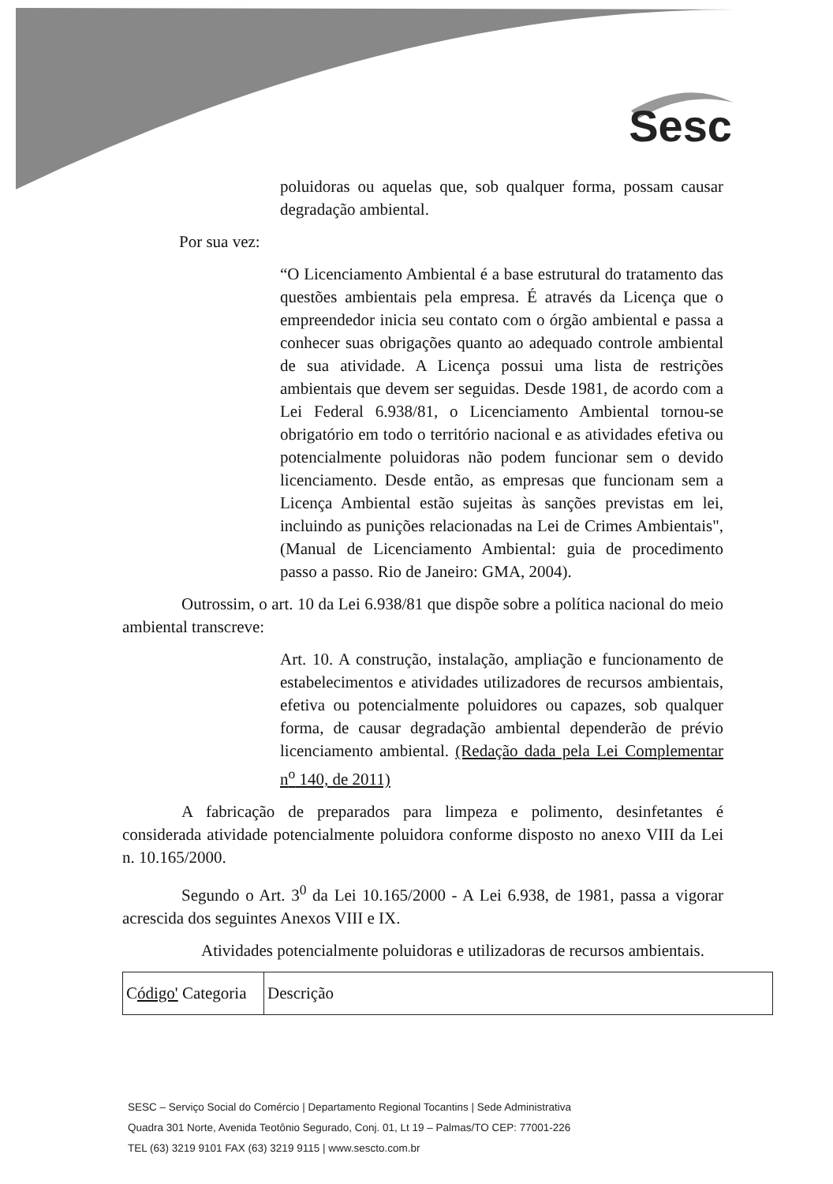Sesc
poluidoras ou aquelas que, sob qualquer forma, possam causar degradação ambiental.
Por sua vez:
“O Licenciamento Ambiental é a base estrutural do tratamento das questões ambientais pela empresa. É através da Licença que o empreendedor inicia seu contato com o órgão ambiental e passa a conhecer suas obrigações quanto ao adequado controle ambiental de sua atividade. A Licença possui uma lista de restrições ambientais que devem ser seguidas. Desde 1981, de acordo com a Lei Federal 6.938/81, o Licenciamento Ambiental tornou-se obrigatório em todo o território nacional e as atividades efetiva ou potencialmente poluidoras não podem funcionar sem o devido licenciamento. Desde então, as empresas que funcionam sem a Licença Ambiental estão sujeitas às sanções previstas em lei, incluindo as punições relacionadas na Lei de Crimes Ambientais", (Manual de Licenciamento Ambiental: guia de procedimento passo a passo. Rio de Janeiro: GMA, 2004).
Outrossim, o art. 10 da Lei 6.938/81 que dispõe sobre a política nacional do meio ambiental transcreve:
Art. 10. A construção, instalação, ampliação e funcionamento de estabelecimentos e atividades utilizadores de recursos ambientais, efetiva ou potencialmente poluidores ou capazes, sob qualquer forma, de causar degradação ambiental dependerão de prévio licenciamento ambiental. (Redação dada pela Lei Complementar n<sup>o</sup> 140, de 2011)
A fabricação de preparados para limpeza e polimento, desinfetantes é considerada atividade potencialmente poluidora conforme disposto no anexo VIII da Lei n. 10.165/2000.
Segundo o Art. 3<sup>0</sup> da Lei 10.165/2000 - A Lei 6.938, de 1981, passa a vigorar acrescida dos seguintes Anexos VIII e IX.
Atividades potencialmente poluidoras e utilizadoras de recursos ambientais.
| C ódigo' Categoria | Descrição |
SESC – Serviço Social do Comércio | Departamento Regional Tocantins | Sede Administrativa
Quadra 301 Norte, Avenida Teotônio Segurado, Conj. 01, Lt 19 – Palmas/TO CEP: 77001-226
TEL (63) 3219 9101 FAX (63) 3219 9115 | www.sescto.com.br